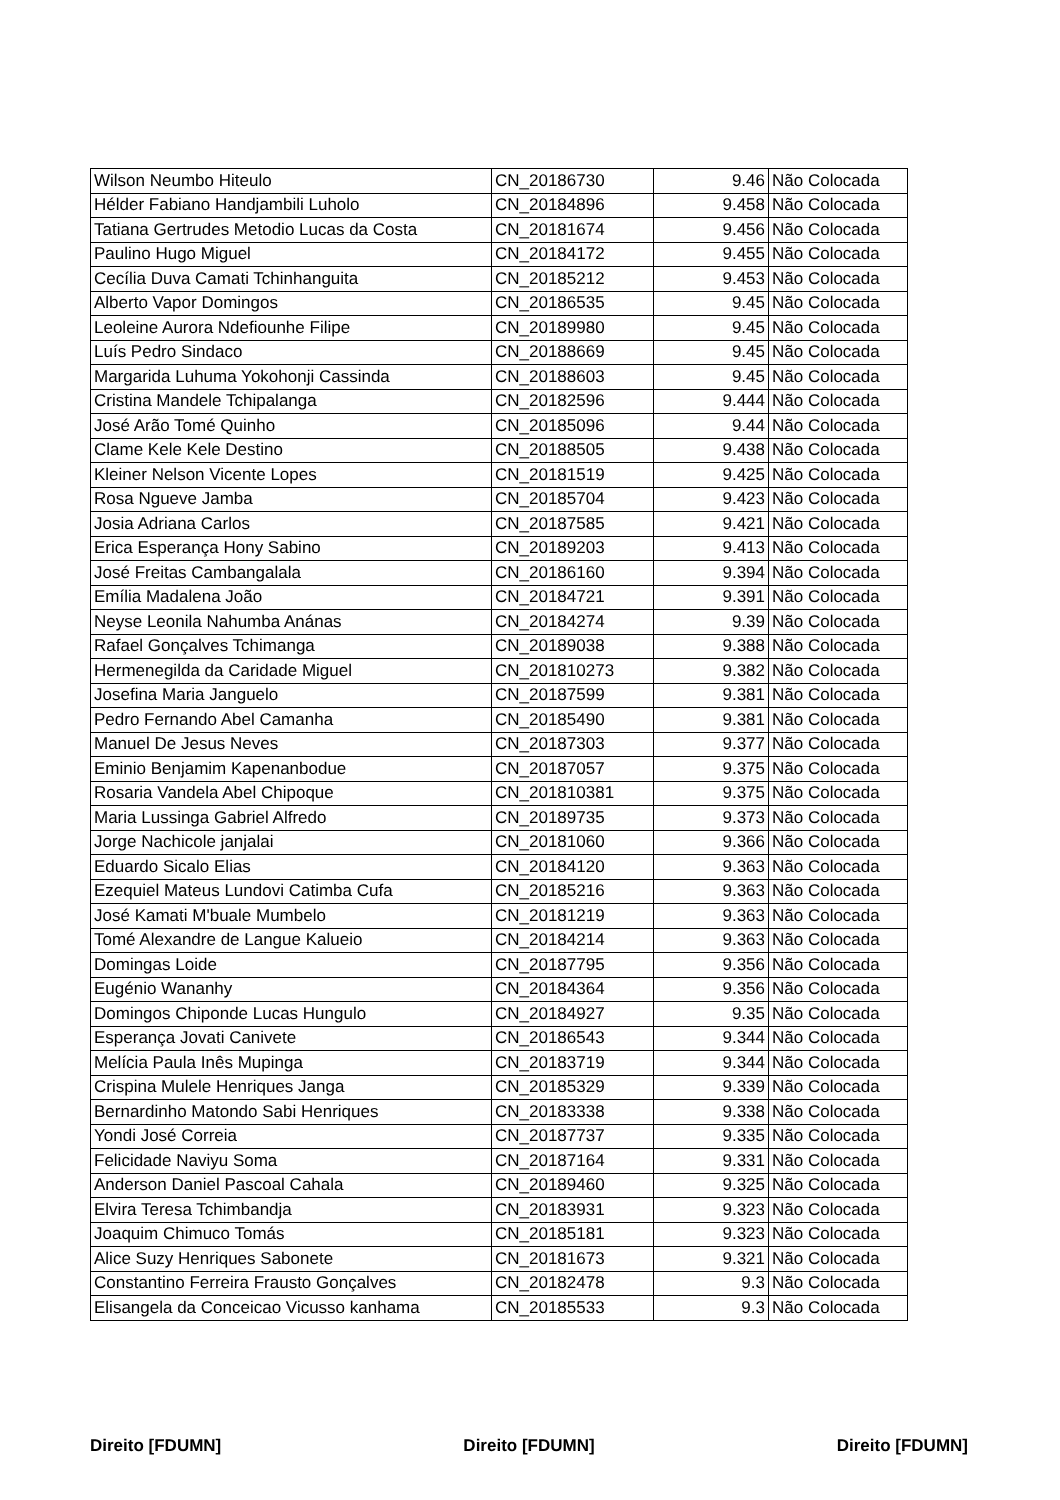| Wilson Neumbo Hiteulo | CN_20186730 | 9.46 | Não Colocada |
| Hélder Fabiano Handjambili Luholo | CN_20184896 | 9.458 | Não Colocada |
| Tatiana Gertrudes Metodio Lucas da Costa | CN_20181674 | 9.456 | Não Colocada |
| Paulino Hugo Miguel | CN_20184172 | 9.455 | Não Colocada |
| Cecília Duva Camati Tchinhanguita | CN_20185212 | 9.453 | Não Colocada |
| Alberto Vapor Domingos | CN_20186535 | 9.45 | Não Colocada |
| Leoleine Aurora Ndefiounhe Filipe | CN_20189980 | 9.45 | Não Colocada |
| Luís Pedro Sindaco | CN_20188669 | 9.45 | Não Colocada |
| Margarida Luhuma Yokohonji Cassinda | CN_20188603 | 9.45 | Não Colocada |
| Cristina Mandele Tchipalanga | CN_20182596 | 9.444 | Não Colocada |
| José Arão Tomé Quinho | CN_20185096 | 9.44 | Não Colocada |
| Clame Kele Kele Destino | CN_20188505 | 9.438 | Não Colocada |
| Kleiner Nelson Vicente Lopes | CN_20181519 | 9.425 | Não Colocada |
| Rosa Ngueve Jamba | CN_20185704 | 9.423 | Não Colocada |
| Josia Adriana Carlos | CN_20187585 | 9.421 | Não Colocada |
| Erica Esperança Hony Sabino | CN_20189203 | 9.413 | Não Colocada |
| José Freitas Cambangalala | CN_20186160 | 9.394 | Não Colocada |
| Emília Madalena João | CN_20184721 | 9.391 | Não Colocada |
| Neyse Leonila Nahumba Anánas | CN_20184274 | 9.39 | Não Colocada |
| Rafael Gonçalves Tchimanga | CN_20189038 | 9.388 | Não Colocada |
| Hermenegilda da Caridade Miguel | CN_201810273 | 9.382 | Não Colocada |
| Josefina Maria Janguelo | CN_20187599 | 9.381 | Não Colocada |
| Pedro Fernando Abel Camanha | CN_20185490 | 9.381 | Não Colocada |
| Manuel De Jesus Neves | CN_20187303 | 9.377 | Não Colocada |
| Eminio Benjamim Kapenanbodue | CN_20187057 | 9.375 | Não Colocada |
| Rosaria Vandela Abel Chipoque | CN_201810381 | 9.375 | Não Colocada |
| Maria Lussinga Gabriel Alfredo | CN_20189735 | 9.373 | Não Colocada |
| Jorge Nachicole janjalai | CN_20181060 | 9.366 | Não Colocada |
| Eduardo Sicalo Elias | CN_20184120 | 9.363 | Não Colocada |
| Ezequiel Mateus Lundovi Catimba Cufa | CN_20185216 | 9.363 | Não Colocada |
| José Kamati M'buale Mumbelo | CN_20181219 | 9.363 | Não Colocada |
| Tomé Alexandre de Langue Kalueio | CN_20184214 | 9.363 | Não Colocada |
| Domingas Loide | CN_20187795 | 9.356 | Não Colocada |
| Eugénio Wananhy | CN_20184364 | 9.356 | Não Colocada |
| Domingos Chiponde Lucas Hungulo | CN_20184927 | 9.35 | Não Colocada |
| Esperança Jovati Canivete | CN_20186543 | 9.344 | Não Colocada |
| Melícia Paula Inês Mupinga | CN_20183719 | 9.344 | Não Colocada |
| Crispina Mulele Henriques Janga | CN_20185329 | 9.339 | Não Colocada |
| Bernardinho Matondo Sabi Henriques | CN_20183338 | 9.338 | Não Colocada |
| Yondi José Correia | CN_20187737 | 9.335 | Não Colocada |
| Felicidade Naviyu Soma | CN_20187164 | 9.331 | Não Colocada |
| Anderson Daniel Pascoal Cahala | CN_20189460 | 9.325 | Não Colocada |
| Elvira Teresa Tchimbandja | CN_20183931 | 9.323 | Não Colocada |
| Joaquim Chimuco Tomás | CN_20185181 | 9.323 | Não Colocada |
| Alice Suzy Henriques Sabonete | CN_20181673 | 9.321 | Não Colocada |
| Constantino Ferreira Frausto Gonçalves | CN_20182478 | 9.3 | Não Colocada |
| Elisangela da Conceicao Vicusso kanhama | CN_20185533 | 9.3 | Não Colocada |
Direito [FDUMN] Direito [FDUMN] Direito [FDUMN]